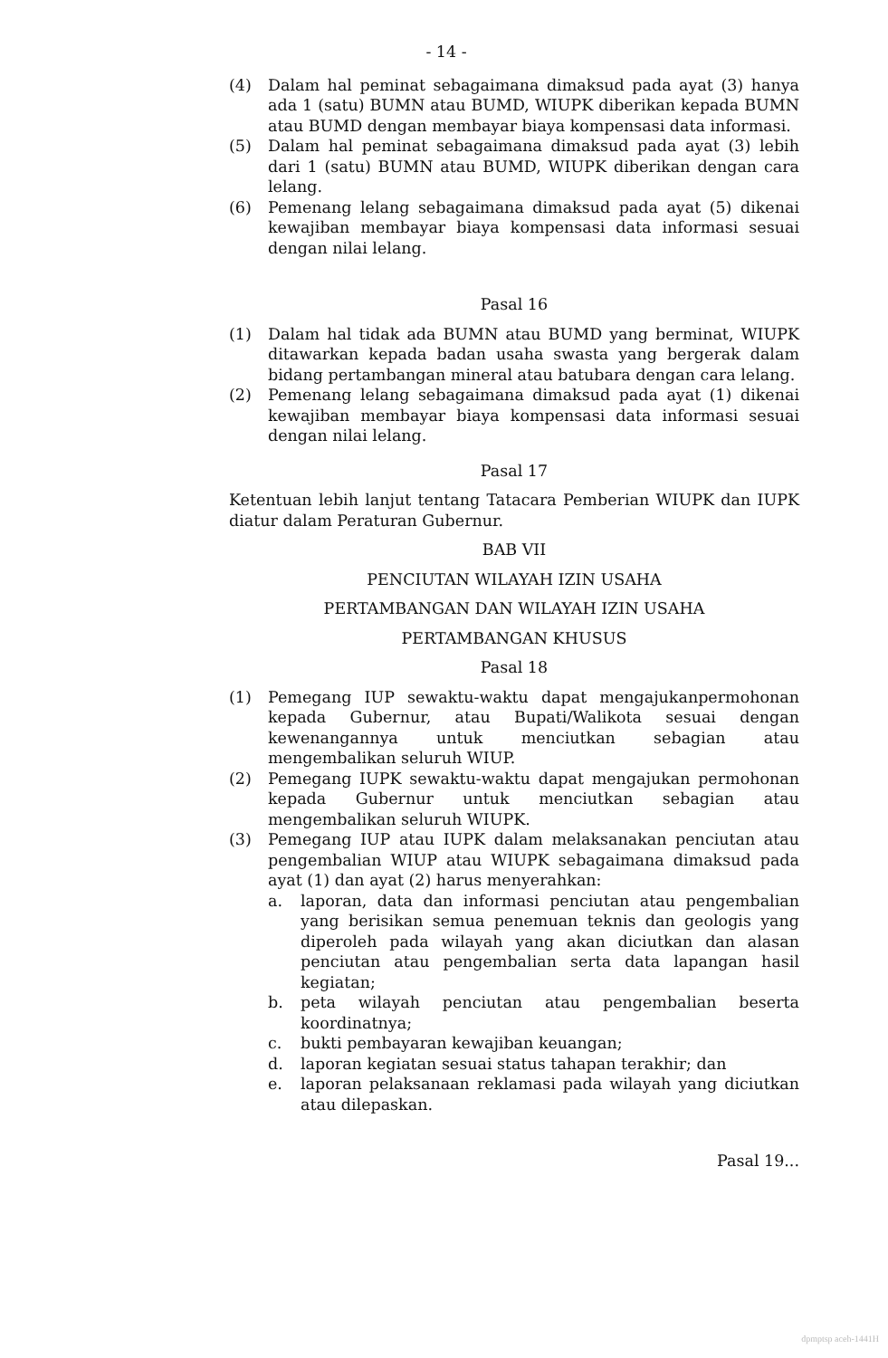- 14 -
(4) Dalam hal peminat sebagaimana dimaksud pada ayat (3) hanya ada 1 (satu) BUMN atau BUMD, WIUPK diberikan kepada BUMN atau BUMD dengan membayar biaya kompensasi data informasi.
(5) Dalam hal peminat sebagaimana dimaksud pada ayat (3) lebih dari 1 (satu) BUMN atau BUMD, WIUPK diberikan dengan cara lelang.
(6) Pemenang lelang sebagaimana dimaksud pada ayat (5) dikenai kewajiban membayar biaya kompensasi data informasi sesuai dengan nilai lelang.
Pasal 16
(1) Dalam hal tidak ada BUMN atau BUMD yang berminat, WIUPK ditawarkan kepada badan usaha swasta yang bergerak dalam bidang pertambangan mineral atau batubara dengan cara lelang.
(2) Pemenang lelang sebagaimana dimaksud pada ayat (1) dikenai kewajiban membayar biaya kompensasi data informasi sesuai dengan nilai lelang.
Pasal 17
Ketentuan lebih lanjut tentang Tatacara Pemberian WIUPK dan IUPK diatur dalam Peraturan Gubernur.
BAB VII
PENCIUTAN WILAYAH IZIN USAHA
PERTAMBANGAN DAN WILAYAH IZIN USAHA
PERTAMBANGAN KHUSUS
Pasal 18
(1) Pemegang IUP sewaktu-waktu dapat mengajukanpermohonan kepada Gubernur, atau Bupati/Walikota sesuai dengan kewenangannya untuk menciutkan sebagian atau mengembalikan seluruh WIUP.
(2) Pemegang IUPK sewaktu-waktu dapat mengajukan permohonan kepada Gubernur untuk menciutkan sebagian atau mengembalikan seluruh WIUPK.
(3) Pemegang IUP atau IUPK dalam melaksanakan penciutan atau pengembalian WIUP atau WIUPK sebagaimana dimaksud pada ayat (1) dan ayat (2) harus menyerahkan:
a. laporan, data dan informasi penciutan atau pengembalian yang berisikan semua penemuan teknis dan geologis yang diperoleh pada wilayah yang akan diciutkan dan alasan penciutan atau pengembalian serta data lapangan hasil kegiatan;
b. peta wilayah penciutan atau pengembalian beserta koordinatnya;
c. bukti pembayaran kewajiban keuangan;
d. laporan kegiatan sesuai status tahapan terakhir; dan
e. laporan pelaksanaan reklamasi pada wilayah yang diciutkan atau dilepaskan.
Pasal 19...
dpmptsp aceh-1441H